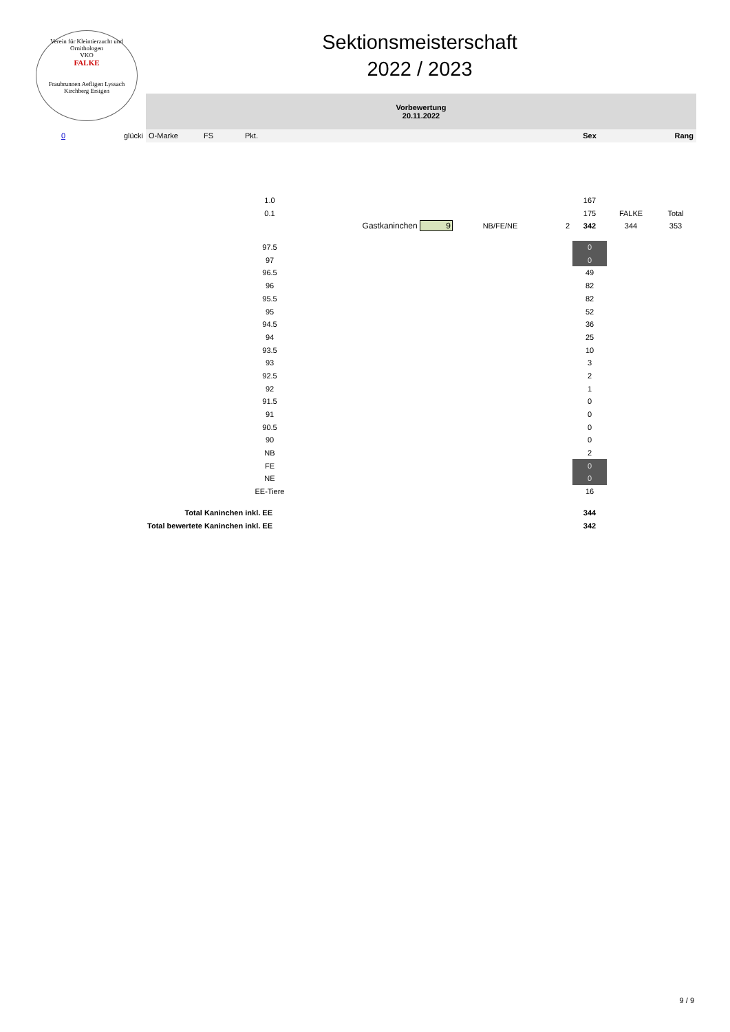Verein für Kleintierzucht und Ornithologen
VKO
FALKE
Fraubrunnen Aefligen Lyssach Kirchberg Ersigen
Sektionsmeisterschaft
2022 / 2023
| | | Vorbewertung 20.11.2022 | | | | | | | | |
| 0 | glücki | O-Marke | FS | Pkt. | | | | Sex | | Rang |
| | | | | 1.0 | | | | 167 | | |
| | | | | 0.1 | | | | 175 | FALKE | Total |
| | | | | | Gastkaninchen 9 | NB/FE/NE | 2 | 342 | 344 | 353 |
| | | | | 97.5 | | | | 0 | | |
| | | | | 97 | | | | 0 | | |
| | | | | 96.5 | | | | 49 | | |
| | | | | 96 | | | | 82 | | |
| | | | | 95.5 | | | | 82 | | |
| | | | | 95 | | | | 52 | | |
| | | | | 94.5 | | | | 36 | | |
| | | | | 94 | | | | 25 | | |
| | | | | 93.5 | | | | 10 | | |
| | | | | 93 | | | | 3 | | |
| | | | | 92.5 | | | | 2 | | |
| | | | | 92 | | | | 1 | | |
| | | | | 91.5 | | | | 0 | | |
| | | | | 91 | | | | 0 | | |
| | | | | 90.5 | | | | 0 | | |
| | | | | 90 | | | | 0 | | |
| | | | | NB | | | | 2 | | |
| | | | | FE | | | | 0 | | |
| | | | | NE | | | | 0 | | |
| | | | | EE-Tiere | | | | 16 | | |
| Total Kaninchen inkl. EE | | | | | | | | 344 | | |
| Total bewertete Kaninchen inkl. EE | | | | | | | | 342 | | |
9 / 9